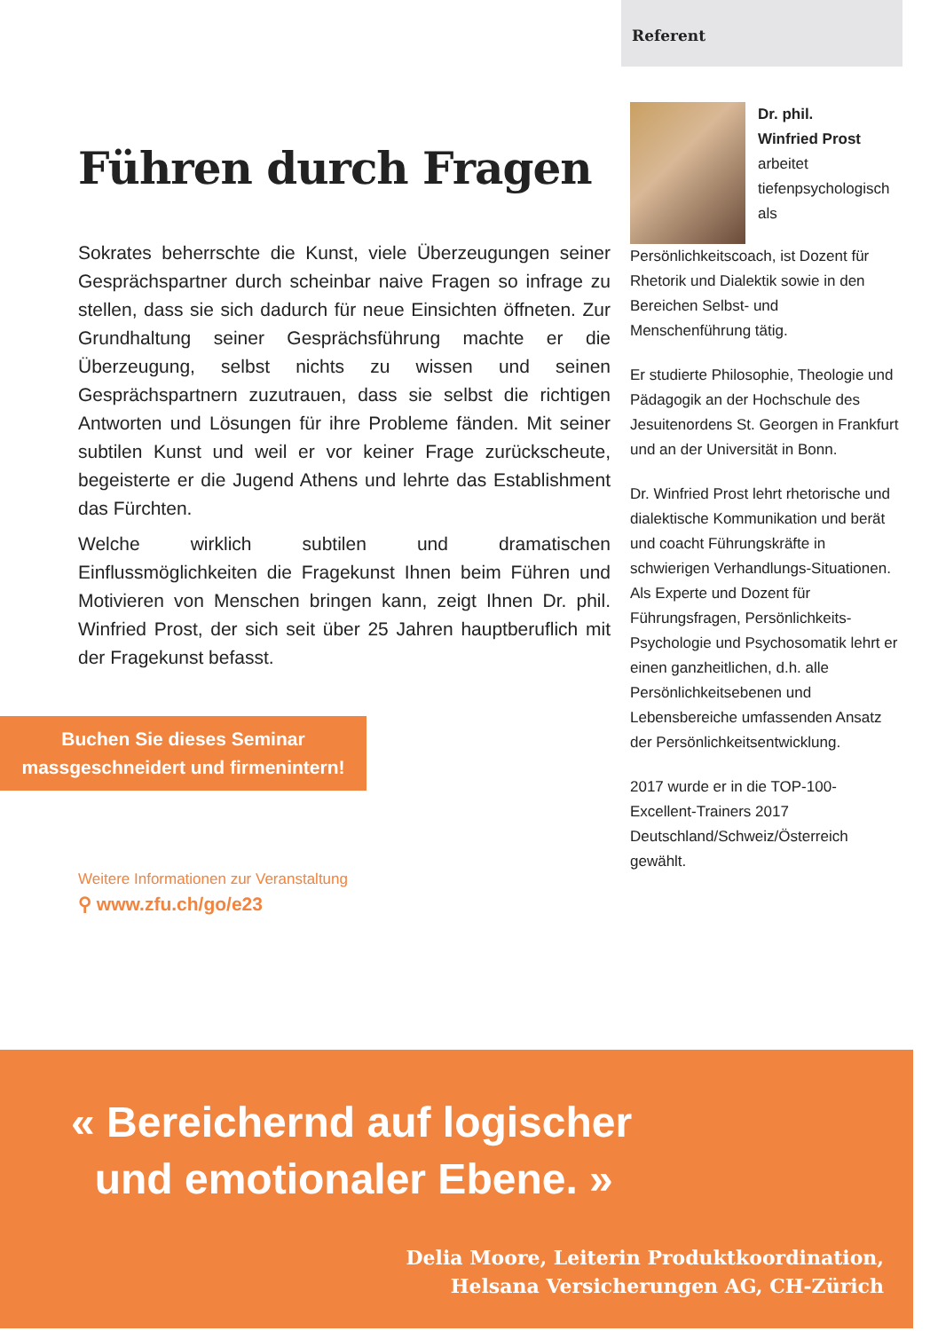Führen durch Fragen
Sokrates beherrschte die Kunst, viele Überzeugungen seiner Gesprächspartner durch scheinbar naive Fragen so infrage zu stellen, dass sie sich dadurch für neue Einsichten öffneten. Zur Grundhaltung seiner Gesprächsführung machte er die Überzeugung, selbst nichts zu wissen und seinen Gesprächspartnern zuzutrauen, dass sie selbst die richtigen Antworten und Lösungen für ihre Probleme fänden. Mit seiner subtilen Kunst und weil er vor keiner Frage zurückscheute, begeisterte er die Jugend Athens und lehrte das Establishment das Fürchten.
Welche wirklich subtilen und dramatischen Einflussmöglichkeiten die Fragekunst Ihnen beim Führen und Motivieren von Menschen bringen kann, zeigt Ihnen Dr. phil. Winfried Prost, der sich seit über 25 Jahren hauptberuflich mit der Fragekunst befasst.
Buchen Sie dieses Seminar
massgeschneidert und firmenintern!
Weitere Informationen zur Veranstaltung
⚲ www.zfu.ch/go/e23
Referent
Dr. phil.
Winfried Prost
arbeitet tiefenpsychologisch als Persönlichkeitscoach, ist Dozent für Rhetorik und Dialektik sowie in den Bereichen Selbst- und Menschenführung tätig.
Er studierte Philosophie, Theologie und Pädagogik an der Hochschule des Jesuitenordens St. Georgen in Frankfurt und an der Universität in Bonn.
Dr. Winfried Prost lehrt rhetorische und dialektische Kommunikation und berät und coacht Führungskräfte in schwierigen Verhandlungs-Situationen. Als Experte und Dozent für Führungsfragen, Persönlichkeits-Psychologie und Psychosomatik lehrt er einen ganzheitlichen, d.h. alle Persönlichkeitsebenen und Lebensbereiche umfassenden Ansatz der Persönlichkeitsentwicklung.
2017 wurde er in die TOP-100-Excellent-Trainers 2017 Deutschland/Schweiz/Österreich gewählt.
« Bereichernd auf logischer
und emotionaler Ebene. »
Delia Moore, Leiterin Produktkoordination,
Helsana Versicherungen AG, CH-Zürich